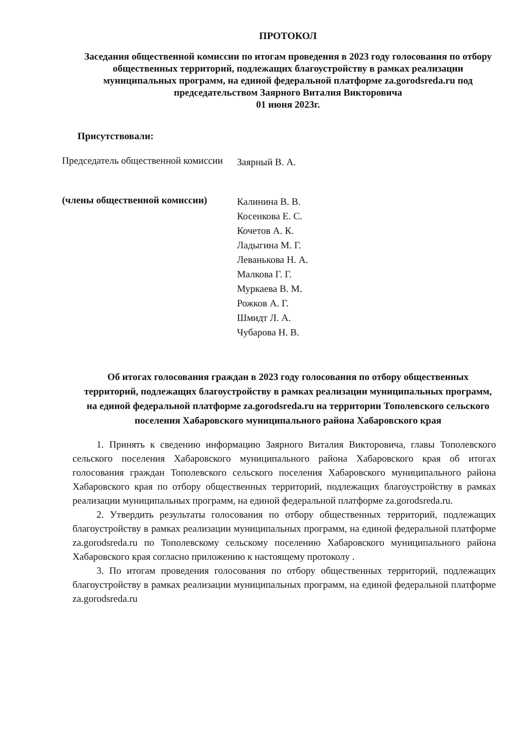ПРОТОКОЛ
Заседания общественной комиссии по итогам проведения в 2023 году голосования по отбору общественных территорий, подлежащих благоустройству в рамках реализации муниципальных программ, на единой федеральной платформе za.gorodsreda.ru под председательством Заярного Виталия Викторовича
01 июня 2023г.
Присутствовали:
Председатель общественной комиссии
Заярный В. А.
(члены общественной комиссии)
Калинина В. В.
Косенкова Е. С.
Кочетов А. К.
Ладыгина М. Г.
Леванькова Н. А.
Малкова Г. Г.
Муркаева В. М.
Рожков А. Г.
Шмидт Л. А.
Чубарова Н. В.
Об итогах голосования граждан в 2023 году голосования по отбору общественных территорий, подлежащих благоустройству в рамках реализации муниципальных программ, на единой федеральной платформе za.gorodsreda.ru на территории Тополевского сельского поселения Хабаровского муниципального района Хабаровского края
1. Принять к сведению информацию Заярного Виталия Викторовича, главы Тополевского сельского поселения Хабаровского муниципального района Хабаровского края об итогах голосования граждан Тополевского сельского поселения Хабаровского муниципального района Хабаровского края по отбору общественных территорий, подлежащих благоустройству в рамках реализации муниципальных программ, на единой федеральной платформе za.gorodsreda.ru.
2. Утвердить результаты голосования по отбору общественных территорий, подлежащих благоустройству в рамках реализации муниципальных программ, на единой федеральной платформе za.gorodsreda.ru по Тополевскому сельскому поселению Хабаровского муниципального района Хабаровского края согласно приложению к настоящему протоколу .
3. По итогам проведения голосования по отбору общественных территорий, подлежащих благоустройству в рамках реализации муниципальных программ, на единой федеральной платформе za.gorodsreda.ru